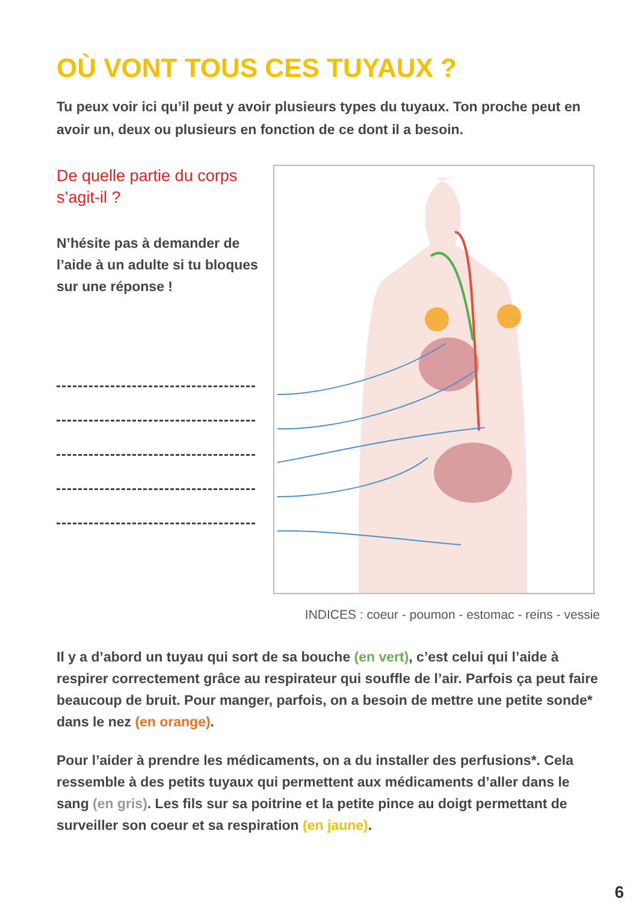OÙ VONT TOUS CES TUYAUX ?
Tu peux voir ici qu’il peut y avoir plusieurs types du tuyaux. Ton proche peut en avoir un, deux ou plusieurs en fonction de ce dont il a besoin.
De quelle partie du corps s’agit-il ?
N’hésite pas à demander de l’aide à un adulte si tu bloques sur une réponse !
INDICES : coeur - poumon - estomac - reins - vessie
Il y a d’abord un tuyau qui sort de sa bouche (en vert), c’est celui qui l’aide à respirer correctement grâce au respirateur qui souffle de l’air. Parfois ça peut faire beaucoup de bruit. Pour manger, parfois, on a besoin de mettre une petite sonde* dans le nez (en orange).
Pour l’aider à prendre les médicaments, on a du installer des perfusions*. Cela ressemble à des petits tuyaux qui permettent aux médicaments d’aller dans le sang (en gris). Les fils sur sa poitrine et la petite pince au doigt permettant de surveiller son coeur et sa respiration (en jaune).
6